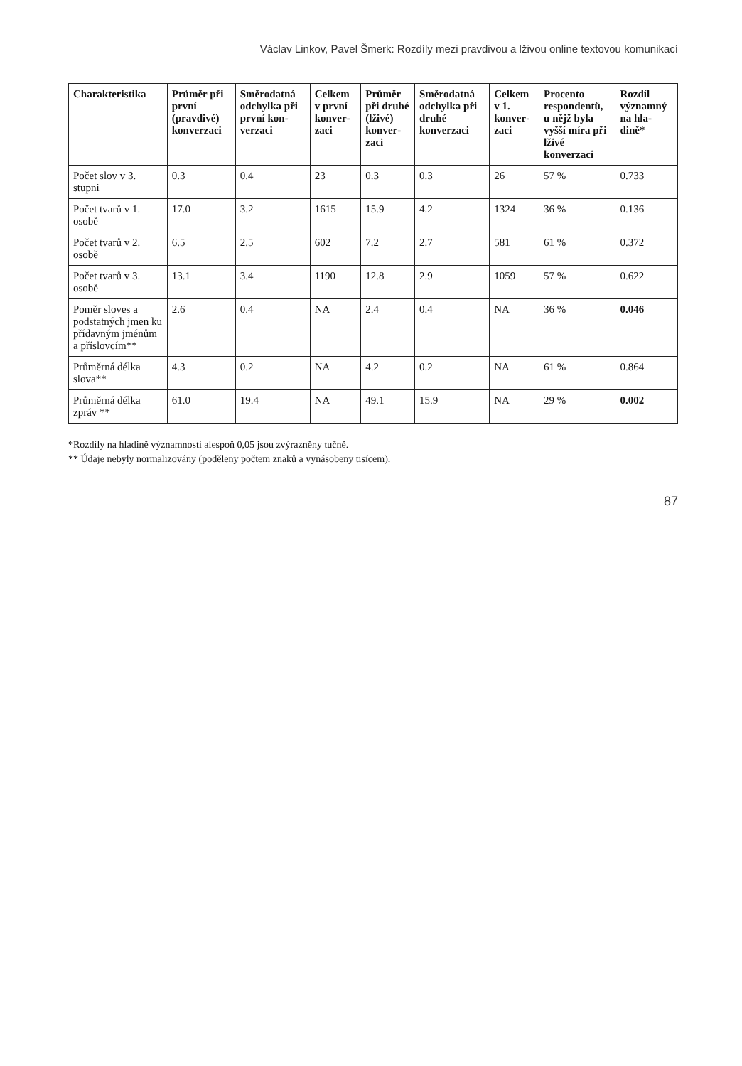Václav Linkov, Pavel Šmerk: Rozdíly mezi pravdivou a lživou online textovou komunikací
| Charakteristika | Průměr při první (pravdivé) konverzaci | Směrodatná odchylka při první kon­verzaci | Celkem v první konver­zaci | Průměr při druhé (lživé) konver­zaci | Směrodatná odchylka při druhé konverzaci | Celkem v 1. konver­zaci | Procento respon­dentů, u nějž byla vyšší míra při lživé konverzaci | Rozdíl významný na hla­dině* |
| --- | --- | --- | --- | --- | --- | --- | --- | --- |
| Počet slov v 3. stupni | 0.3 | 0.4 | 23 | 0.3 | 0.3 | 26 | 57 % | 0.733 |
| Počet tvarů v 1. osobě | 17.0 | 3.2 | 1615 | 15.9 | 4.2 | 1324 | 36 % | 0.136 |
| Počet tvarů v 2. osobě | 6.5 | 2.5 | 602 | 7.2 | 2.7 | 581 | 61 % | 0.372 |
| Počet tvarů v 3. osobě | 13.1 | 3.4 | 1190 | 12.8 | 2.9 | 1059 | 57 % | 0.622 |
| Poměr sloves a podstatných jmen ku přídav­ným jménům a příslovcím** | 2.6 | 0.4 | NA | 2.4 | 0.4 | NA | 36 % | 0.046 |
| Průměrná délka slova** | 4.3 | 0.2 | NA | 4.2 | 0.2 | NA | 61 % | 0.864 |
| Průměrná délka zpráv ** | 61.0 | 19.4 | NA | 49.1 | 15.9 | NA | 29 % | 0.002 |
*Rozdíly na hladině významnosti alespoň 0,05 jsou zvýrazněny tučně.
** Údaje nebyly normalizovány (poděleny počtem znaků a vynásobeny tisícem).
87